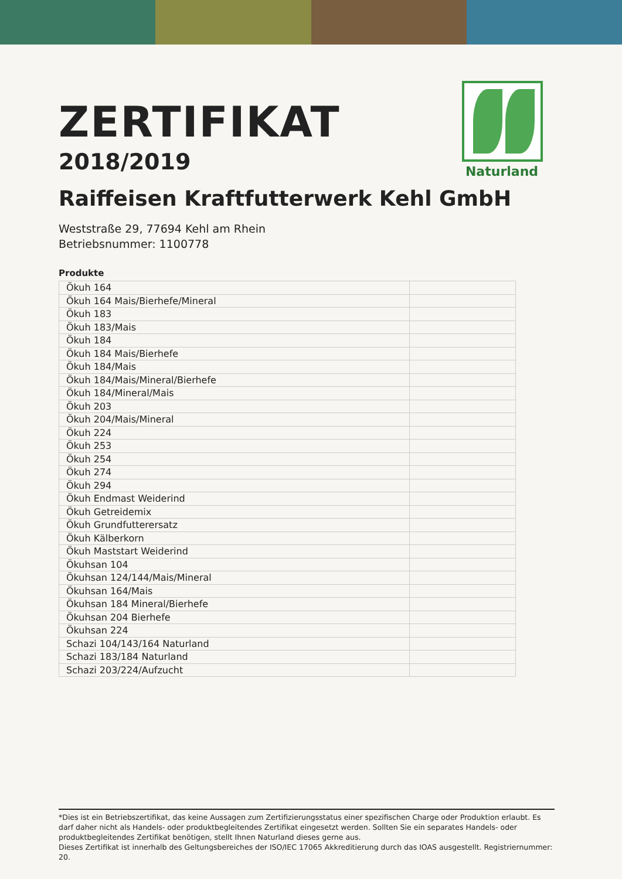Naturland
ZERTIFIKAT
2018/2019
Raiffeisen Kraftfutterwerk Kehl GmbH
Weststraße 29, 77694 Kehl am Rhein
Betriebsnummer: 1100778
Produkte
| Ökuh 164 | |
| Ökuh 164 Mais/Bierhefe/Mineral | |
| Ökuh 183 | |
| Ökuh 183/Mais | |
| Ökuh 184 | |
| Ökuh 184 Mais/Bierhefe | |
| Ökuh 184/Mais | |
| Ökuh 184/Mais/Mineral/Bierhefe | |
| Ökuh 184/Mineral/Mais | |
| Ökuh 203 | |
| Ökuh 204/Mais/Mineral | |
| Ökuh 224 | |
| Ökuh 253 | |
| Ökuh 254 | |
| Ökuh 274 | |
| Ökuh 294 | |
| Ökuh Endmast Weiderind | |
| Ökuh Getreidemix | |
| Ökuh Grundfutterersatz | |
| Ökuh Kälberkorn | |
| Ökuh Maststart Weiderind | |
| Ökuhsan 104 | |
| Ökuhsan 124/144/Mais/Mineral | |
| Ökuhsan 164/Mais | |
| Ökuhsan 184 Mineral/Bierhefe | |
| Ökuhsan 204 Bierhefe | |
| Ökuhsan 224 | |
| Schazi 104/143/164 Naturland | |
| Schazi 183/184 Naturland | |
| Schazi 203/224/Aufzucht | |
*Dies ist ein Betriebszertifikat, das keine Aussagen zum Zertifizierungsstatus einer spezifischen Charge oder Produktion erlaubt. Es darf daher nicht als Handels- oder produktbegleitendes Zertifikat eingesetzt werden. Sollten Sie ein separates Handels- oder produktbegleitendes Zertifikat benötigen, stellt Ihnen Naturland dieses gerne aus.
Dieses Zertifikat ist innerhalb des Geltungsbereiches der ISO/IEC 17065 Akkreditierung durch das IOAS ausgestellt. Registriernummer: 20.